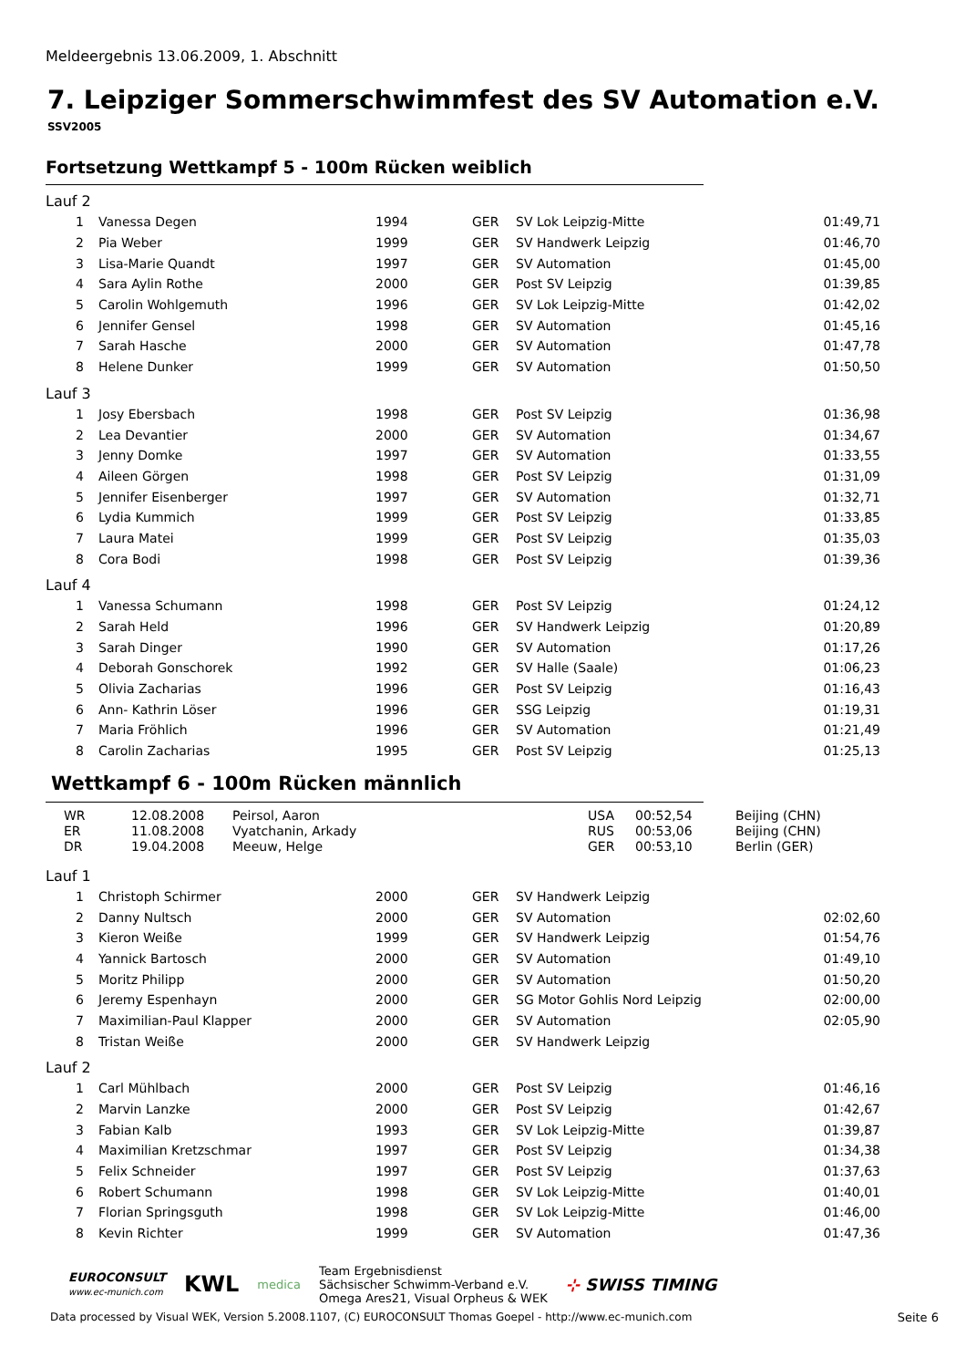Meldeergebnis 13.06.2009, 1. Abschnitt
7. Leipziger Sommerschwimmfest des SV Automation e.V.
SSV2005
Fortsetzung Wettkampf 5 - 100m Rücken weiblich
Lauf 2
| 1 | Vanessa Degen | 1994 | GER | SV Lok Leipzig-Mitte | 01:49,71 |
| 2 | Pia Weber | 1999 | GER | SV Handwerk Leipzig | 01:46,70 |
| 3 | Lisa-Marie Quandt | 1997 | GER | SV Automation | 01:45,00 |
| 4 | Sara Aylin Rothe | 2000 | GER | Post SV Leipzig | 01:39,85 |
| 5 | Carolin Wohlgemuth | 1996 | GER | SV Lok Leipzig-Mitte | 01:42,02 |
| 6 | Jennifer Gensel | 1998 | GER | SV Automation | 01:45,16 |
| 7 | Sarah Hasche | 2000 | GER | SV Automation | 01:47,78 |
| 8 | Helene Dunker | 1999 | GER | SV Automation | 01:50,50 |
Lauf 3
| 1 | Josy Ebersbach | 1998 | GER | Post SV Leipzig | 01:36,98 |
| 2 | Lea Devantier | 2000 | GER | SV Automation | 01:34,67 |
| 3 | Jenny Domke | 1997 | GER | SV Automation | 01:33,55 |
| 4 | Aileen Görgen | 1998 | GER | Post SV Leipzig | 01:31,09 |
| 5 | Jennifer Eisenberger | 1997 | GER | SV Automation | 01:32,71 |
| 6 | Lydia Kummich | 1999 | GER | Post SV Leipzig | 01:33,85 |
| 7 | Laura Matei | 1999 | GER | Post SV Leipzig | 01:35,03 |
| 8 | Cora Bodi | 1998 | GER | Post SV Leipzig | 01:39,36 |
Lauf 4
| 1 | Vanessa Schumann | 1998 | GER | Post SV Leipzig | 01:24,12 |
| 2 | Sarah Held | 1996 | GER | SV Handwerk Leipzig | 01:20,89 |
| 3 | Sarah Dinger | 1990 | GER | SV Automation | 01:17,26 |
| 4 | Deborah Gonschorek | 1992 | GER | SV Halle (Saale) | 01:06,23 |
| 5 | Olivia Zacharias | 1996 | GER | Post SV Leipzig | 01:16,43 |
| 6 | Ann- Kathrin Löser | 1996 | GER | SSG Leipzig | 01:19,31 |
| 7 | Maria Fröhlich | 1996 | GER | SV Automation | 01:21,49 |
| 8 | Carolin Zacharias | 1995 | GER | Post SV Leipzig | 01:25,13 |
Wettkampf 6 - 100m Rücken männlich
| WR | 12.08.2008 | Peirsol, Aaron | USA | 00:52,54 | Beijing (CHN) |
| ER | 11.08.2008 | Vyatchanin, Arkady | RUS | 00:53,06 | Beijing (CHN) |
| DR | 19.04.2008 | Meeuw, Helge | GER | 00:53,10 | Berlin (GER) |
Lauf 1
| 1 | Christoph Schirmer | 2000 | GER | SV Handwerk Leipzig | |
| 2 | Danny Nultsch | 2000 | GER | SV Automation | 02:02,60 |
| 3 | Kieron Weiße | 1999 | GER | SV Handwerk Leipzig | 01:54,76 |
| 4 | Yannick Bartosch | 2000 | GER | SV Automation | 01:49,10 |
| 5 | Moritz Philipp | 2000 | GER | SV Automation | 01:50,20 |
| 6 | Jeremy Espenhayn | 2000 | GER | SG Motor Gohlis Nord Leipzig | 02:00,00 |
| 7 | Maximilian-Paul Klapper | 2000 | GER | SV Automation | 02:05,90 |
| 8 | Tristan Weiße | 2000 | GER | SV Handwerk Leipzig | |
Lauf 2
| 1 | Carl Mühlbach | 2000 | GER | Post SV Leipzig | 01:46,16 |
| 2 | Marvin Lanzke | 2000 | GER | Post SV Leipzig | 01:42,67 |
| 3 | Fabian Kalb | 1993 | GER | SV Lok Leipzig-Mitte | 01:39,87 |
| 4 | Maximilian Kretzschmar | 1997 | GER | Post SV Leipzig | 01:34,38 |
| 5 | Felix Schneider | 1997 | GER | Post SV Leipzig | 01:37,63 |
| 6 | Robert Schumann | 1998 | GER | SV Lok Leipzig-Mitte | 01:40,01 |
| 7 | Florian Springsguth | 1998 | GER | SV Lok Leipzig-Mitte | 01:46,00 |
| 8 | Kevin Richter | 1999 | GER | SV Automation | 01:47,36 |
EUROCONSULT
www.ec-munich.com
KWL
medica
Team Ergebnisdienst
Sächsischer Schwimm-Verband e.V.
Omega Ares21, Visual Orpheus & WEK
⊹ SWISS TIMING
Data processed by Visual WEK, Version 5.2008.1107, (C) EUROCONSULT Thomas Goepel - http://www.ec-munich.com Seite 6